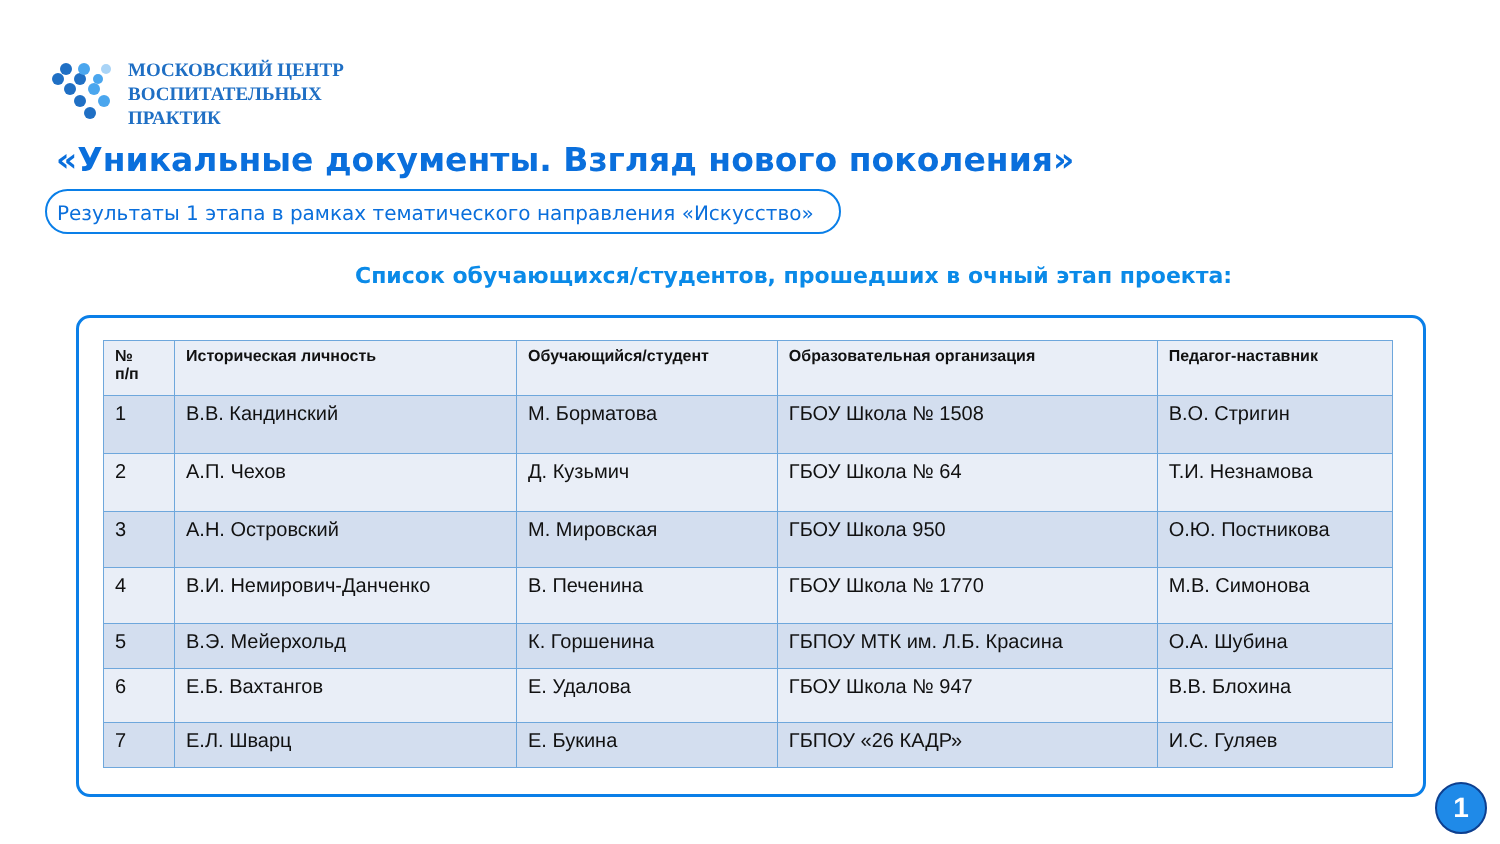МОСКОВСКИЙ ЦЕНТР
ВОСПИТАТЕЛЬНЫХ
ПРАКТИК
«Уникальные документы. Взгляд нового поколения»
Результаты 1 этапа в рамках тематического направления «Искусство»
Список обучающихся/студентов, прошедших в очный этап проекта:
| № п/п | Историческая личность | Обучающийся/студент | Образовательная организация | Педагог-наставник |
| --- | --- | --- | --- | --- |
| 1 | В.В. Кандинский | М. Борматова | ГБОУ Школа № 1508 | В.О. Стригин |
| 2 | А.П. Чехов | Д. Кузьмич | ГБОУ Школа № 64 | Т.И. Незнамова |
| 3 | А.Н. Островский | М. Мировская | ГБОУ Школа 950 | О.Ю. Постникова |
| 4 | В.И. Немирович-Данченко | В. Печенина | ГБОУ Школа № 1770 | М.В. Симонова |
| 5 | В.Э. Мейерхольд | К. Горшенина | ГБПОУ МТК им. Л.Б. Красина | О.А. Шубина |
| 6 | Е.Б. Вахтангов | Е. Удалова | ГБОУ Школа № 947 | В.В. Блохина |
| 7 | Е.Л. Шварц | Е. Букина | ГБПОУ «26 КАДР» | И.С. Гуляев |
1